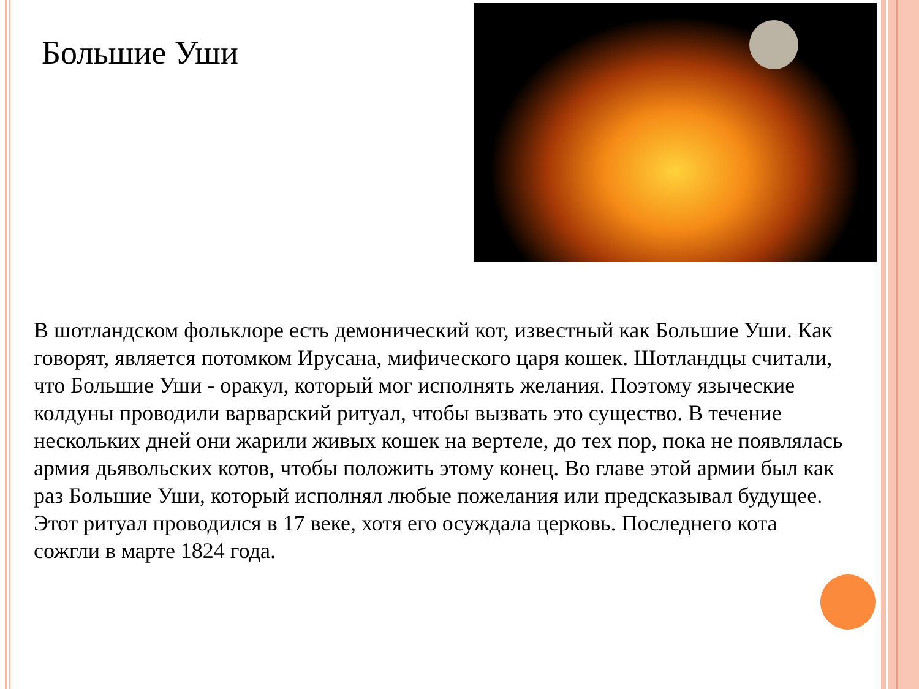Большие Уши
В шотландском фольклоре есть демонический кот, известный как Большие Уши. Как говорят, является потомком Ирусана, мифического царя кошек. Шотландцы считали, что Большие Уши - оракул, который мог исполнять желания. Поэтому языческие колдуны проводили варварский ритуал, чтобы вызвать это существо. В течение нескольких дней они жарили живых кошек на вертеле, до тех пор, пока не появлялась армия дьявольских котов, чтобы положить этому конец. Во главе этой армии был как раз Большие Уши, который исполнял любые пожелания или предсказывал будущее. Этот ритуал проводился в 17 веке, хотя его осуждала церковь. Последнего кота сожгли в марте 1824 года.